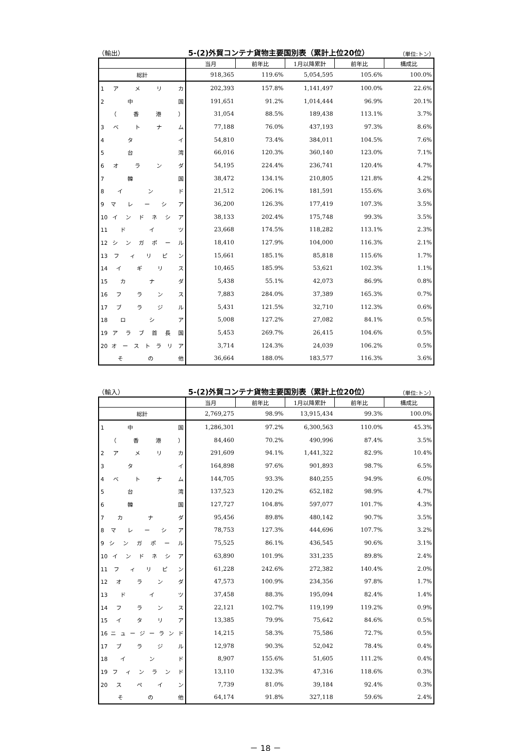（輸出） 5-(2)外貿コンテナ貨物主要国別表（累計上位20位） （単位:トン）
| | 当月 | 前年比 | 1月以降累計 | 前年比 | 構成比 |
| --- | --- | --- | --- | --- | --- |
| 総計 | 918,365 | 119.6% | 5,054,595 | 105.6% | 100.0% |
| 1 ア メ リ カ | 202,393 | 157.8% | 1,141,497 | 100.0% | 22.6% |
| 2 中 国 | 191,651 | 91.2% | 1,014,444 | 96.9% | 20.1% |
| （ 香 港 ） | 31,054 | 88.5% | 189,438 | 113.1% | 3.7% |
| 3 ベ ト ナ ム | 77,188 | 76.0% | 437,193 | 97.3% | 8.6% |
| 4 タ イ | 54,810 | 73.4% | 384,011 | 104.5% | 7.6% |
| 5 台 湾 | 66,016 | 120.3% | 360,140 | 123.0% | 7.1% |
| 6 オ ラ ン ダ | 54,195 | 224.4% | 236,741 | 120.4% | 4.7% |
| 7 韓 国 | 38,472 | 134.1% | 210,805 | 121.8% | 4.2% |
| 8 イ ン ド | 21,512 | 206.1% | 181,591 | 155.6% | 3.6% |
| 9 マ レ ー シ ア | 36,200 | 126.3% | 177,419 | 107.3% | 3.5% |
| 10 イ ン ド ネ シ ア | 38,133 | 202.4% | 175,748 | 99.3% | 3.5% |
| 11 ド イ ツ | 23,668 | 174.5% | 118,282 | 113.1% | 2.3% |
| 12 シ ン ガ ポ ー ル | 18,410 | 127.9% | 104,000 | 116.3% | 2.1% |
| 13 フ ィ リ ピ ン | 15,661 | 185.1% | 85,818 | 115.6% | 1.7% |
| 14 イ ギ リ ス | 10,465 | 185.9% | 53,621 | 102.3% | 1.1% |
| 15 カ ナ ダ | 5,438 | 55.1% | 42,073 | 86.9% | 0.8% |
| 16 フ ラ ン ス | 7,883 | 284.0% | 37,389 | 165.3% | 0.7% |
| 17 ブ ラ ジ ル | 5,431 | 121.5% | 32,710 | 112.3% | 0.6% |
| 18 ロ シ ア | 5,008 | 127.2% | 27,082 | 84.1% | 0.5% |
| 19 ア ラ ブ 首 長 国 | 5,453 | 269.7% | 26,415 | 104.6% | 0.5% |
| 20 オ ー ス ト ラ リ ア | 3,714 | 124.3% | 24,039 | 106.2% | 0.5% |
| そ の 他 | 36,664 | 188.0% | 183,577 | 116.3% | 3.6% |
（輸入） 5-(2)外貿コンテナ貨物主要国別表（累計上位20位） （単位:トン）
| | 当月 | 前年比 | 1月以降累計 | 前年比 | 構成比 |
| --- | --- | --- | --- | --- | --- |
| 総計 | 2,769,275 | 98.9% | 13,915,434 | 99.3% | 100.0% |
| 1 中 国 | 1,286,301 | 97.2% | 6,300,563 | 110.0% | 45.3% |
| （ 香 港 ） | 84,460 | 70.2% | 490,996 | 87.4% | 3.5% |
| 2 ア メ リ カ | 291,609 | 94.1% | 1,441,322 | 82.9% | 10.4% |
| 3 タ イ | 164,898 | 97.6% | 901,893 | 98.7% | 6.5% |
| 4 ベ ト ナ ム | 144,705 | 93.3% | 840,255 | 94.9% | 6.0% |
| 5 台 湾 | 137,523 | 120.2% | 652,182 | 98.9% | 4.7% |
| 6 韓 国 | 127,727 | 104.8% | 597,077 | 101.7% | 4.3% |
| 7 カ ナ ダ | 95,456 | 89.8% | 480,142 | 90.7% | 3.5% |
| 8 マ レ ー シ ア | 78,753 | 127.3% | 444,696 | 107.7% | 3.2% |
| 9 シ ン ガ ポ ー ル | 75,525 | 86.1% | 436,545 | 90.6% | 3.1% |
| 10 イ ン ド ネ シ ア | 63,890 | 101.9% | 331,235 | 89.8% | 2.4% |
| 11 フ ィ リ ピ ン | 61,228 | 242.6% | 272,382 | 140.4% | 2.0% |
| 12 オ ラ ン ダ | 47,573 | 100.9% | 234,356 | 97.8% | 1.7% |
| 13 ド イ ツ | 37,458 | 88.3% | 195,094 | 82.4% | 1.4% |
| 14 フ ラ ン ス | 22,121 | 102.7% | 119,199 | 119.2% | 0.9% |
| 15 イ タ リ ア | 13,385 | 79.9% | 75,642 | 84.6% | 0.5% |
| 16 ニ ュ ー ジ ー ラ ン ド | 14,215 | 58.3% | 75,586 | 72.7% | 0.5% |
| 17 ブ ラ ジ ル | 12,978 | 90.3% | 52,042 | 78.4% | 0.4% |
| 18 イ ン ド | 8,907 | 155.6% | 51,605 | 111.2% | 0.4% |
| 19 フ ィ ン ラ ン ド | 13,110 | 132.3% | 47,316 | 118.6% | 0.3% |
| 20 ス ペ イ ン | 7,739 | 81.0% | 39,184 | 92.4% | 0.3% |
| そ の 他 | 64,174 | 91.8% | 327,118 | 59.6% | 2.4% |
－ 18 －